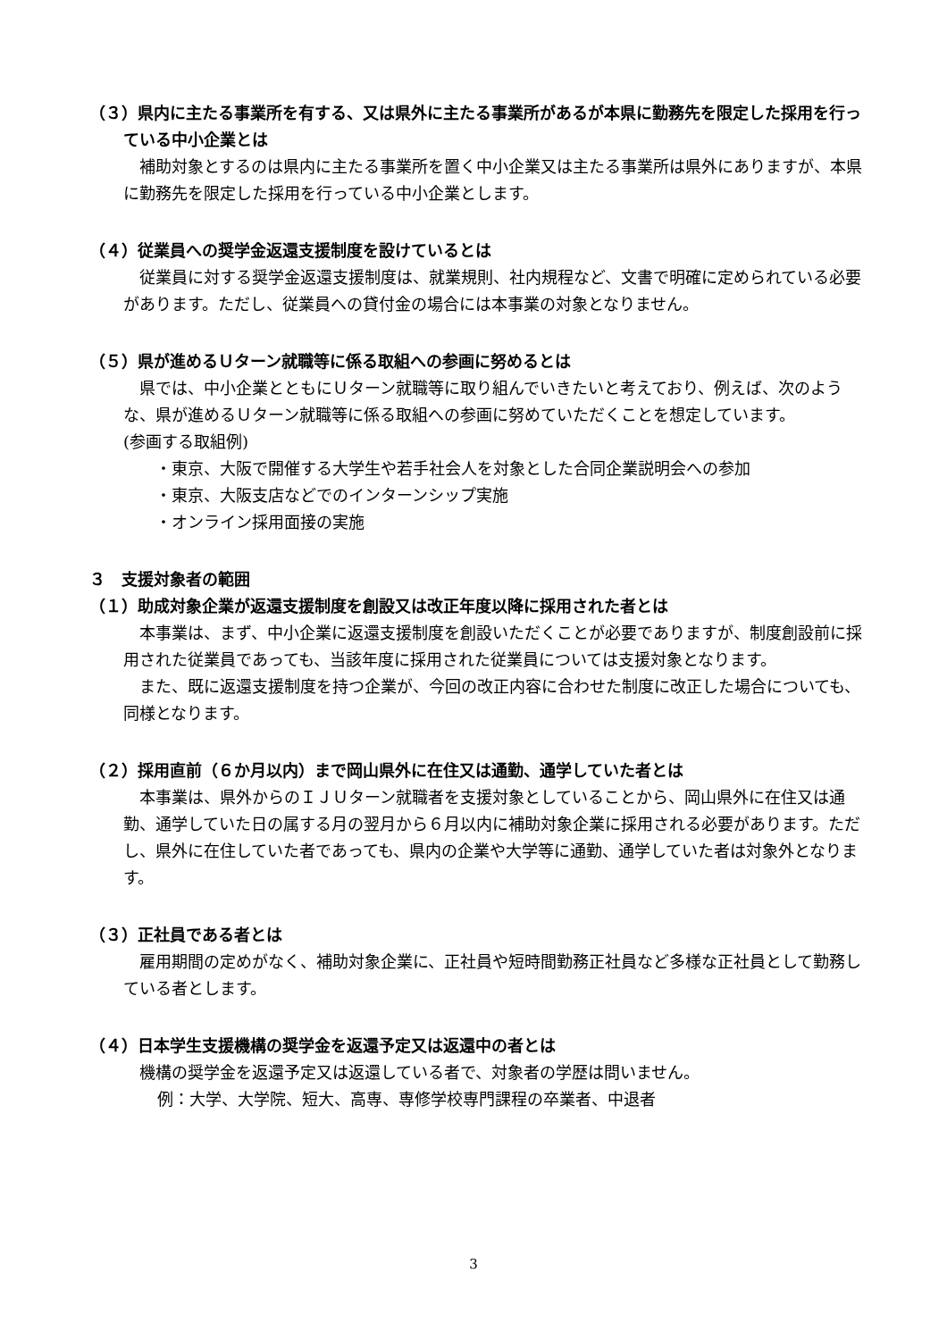（３）県内に主たる事業所を有する、又は県外に主たる事業所があるが本県に勤務先を限定した採用を行っている中小企業とは
補助対象とするのは県内に主たる事業所を置く中小企業又は主たる事業所は県外にありますが、本県に勤務先を限定した採用を行っている中小企業とします。
（４）従業員への奨学金返還支援制度を設けているとは
従業員に対する奨学金返還支援制度は、就業規則、社内規程など、文書で明確に定められている必要があります。ただし、従業員への貸付金の場合には本事業の対象となりません。
（５）県が進めるＵターン就職等に係る取組への参画に努めるとは
県では、中小企業とともにＵターン就職等に取り組んでいきたいと考えており、例えば、次のような、県が進めるＵターン就職等に係る取組への参画に努めていただくことを想定しています。
(参画する取組例)
・東京、大阪で開催する大学生や若手社会人を対象とした合同企業説明会への参加
・東京、大阪支店などでのインターンシップ実施
・オンライン採用面接の実施
３　支援対象者の範囲
（１）助成対象企業が返還支援制度を創設又は改正年度以降に採用された者とは
本事業は、まず、中小企業に返還支援制度を創設いただくことが必要でありますが、制度創設前に採用された従業員であっても、当該年度に採用された従業員については支援対象となります。
また、既に返還支援制度を持つ企業が、今回の改正内容に合わせた制度に改正した場合についても、同様となります。
（２）採用直前（６か月以内）まで岡山県外に在住又は通勤、通学していた者とは
本事業は、県外からのＩＪＵターン就職者を支援対象としていることから、岡山県外に在住又は通勤、通学していた日の属する月の翌月から６月以内に補助対象企業に採用される必要があります。ただし、県外に在住していた者であっても、県内の企業や大学等に通勤、通学していた者は対象外となります。
（３）正社員である者とは
雇用期間の定めがなく、補助対象企業に、正社員や短時間勤務正社員など多様な正社員として勤務している者とします。
（４）日本学生支援機構の奨学金を返還予定又は返還中の者とは
機構の奨学金を返還予定又は返還している者で、対象者の学歴は問いません。
例：大学、大学院、短大、高専、専修学校専門課程の卒業者、中退者
3